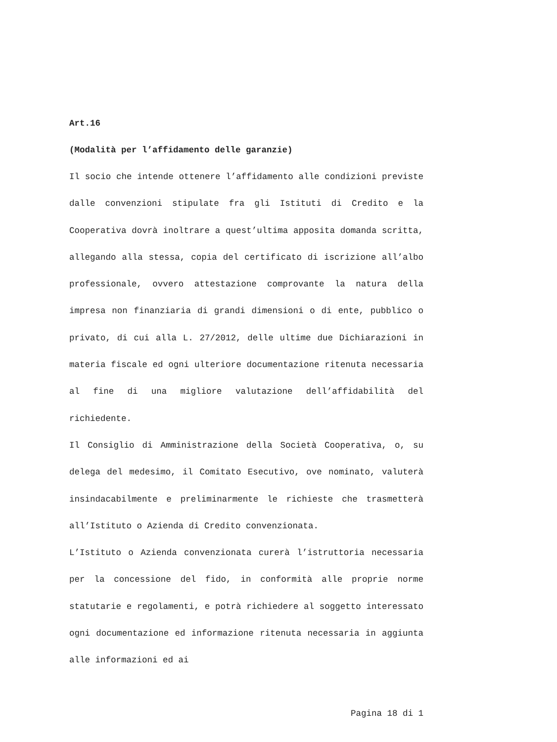Art.16
(Modalità per l’affidamento delle garanzie)
Il socio che intende ottenere l’affidamento alle condizioni previste dalle convenzioni stipulate fra gli Istituti di Credito e la Cooperativa dovrà inoltrare a quest’ultima apposita domanda scritta, allegando alla stessa, copia del certificato di iscrizione all’albo professionale, ovvero attestazione comprovante la natura della impresa non finanziaria di grandi dimensioni o di ente, pubblico o privato, di cui alla L. 27/2012, delle ultime due Dichiarazioni in materia fiscale ed ogni ulteriore documentazione ritenuta necessaria al fine di una migliore valutazione dell’affidabilità del richiedente.
Il Consiglio di Amministrazione della Società Cooperativa, o, su delega del medesimo, il Comitato Esecutivo, ove nominato, valuterà insindacabilmente e preliminarmente le richieste che trasmetterà all’Istituto o Azienda di Credito convenzionata.
L’Istituto o Azienda convenzionata curerà l’istruttoria necessaria per la concessione del fido, in conformità alle proprie norme statutarie e regolamenti, e potrà richiedere al soggetto interessato ogni documentazione ed informazione ritenuta necessaria in aggiunta alle informazioni ed ai
Pagina 18 di 1